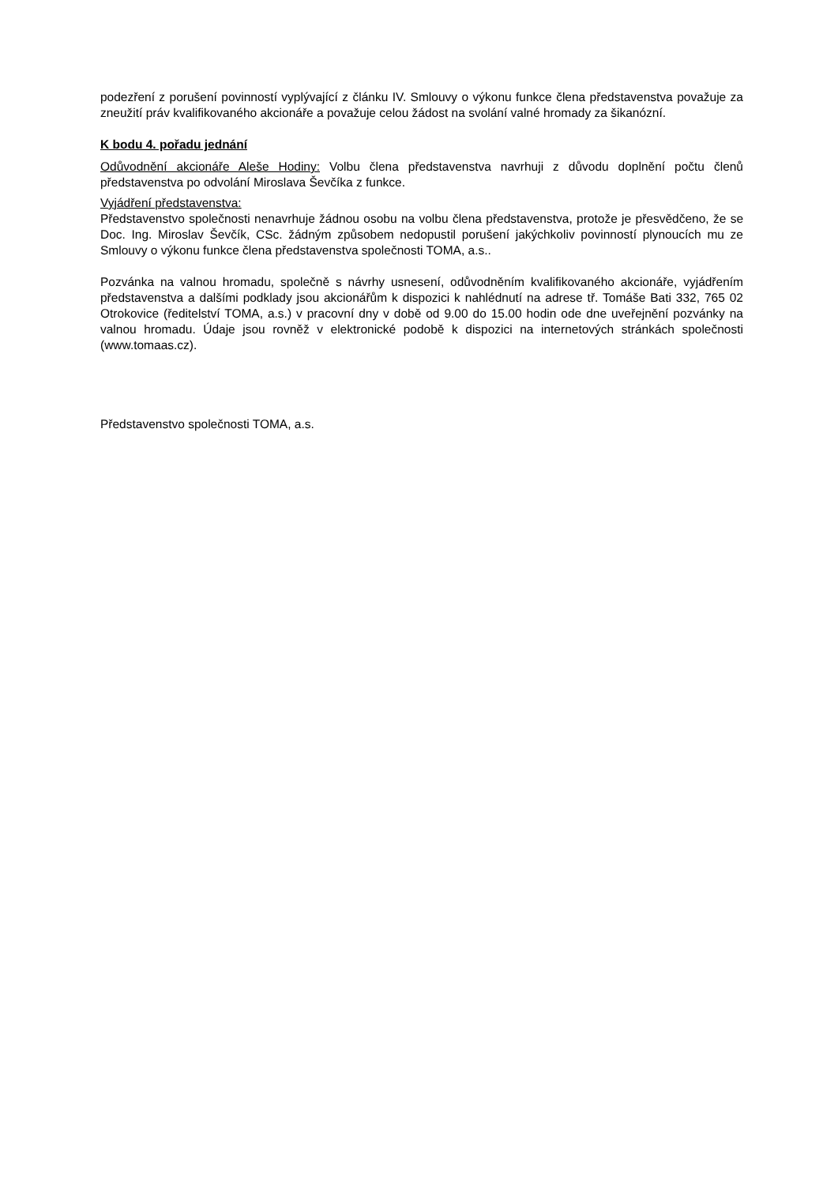podezření z porušení povinností vyplývající z článku IV. Smlouvy o výkonu funkce člena představenstva považuje za zneužití práv kvalifikovaného akcionáře a považuje celou žádost na svolání valné hromady za šikanózní.
K bodu 4. pořadu jednání
Odůvodnění akcionáře Aleše Hodiny: Volbu člena představenstva navrhuji z důvodu doplnění počtu členů představenstva po odvolání Miroslava Ševčíka z funkce.
Vyjádření představenstva:
Představenstvo společnosti nenavrhuje žádnou osobu na volbu člena představenstva, protože je přesvědčeno, že se Doc. Ing. Miroslav Ševčík, CSc. žádným způsobem nedopustil porušení jakýchkoliv povinností plynoucích mu ze Smlouvy o výkonu funkce člena představenstva společnosti TOMA, a.s..
Pozvánka na valnou hromadu, společně s návrhy usnesení, odůvodněním kvalifikovaného akcionáře, vyjádřením představenstva a dalšími podklady jsou akcionářům k dispozici k nahlédnutí na adrese tř. Tomáše Bati 332, 765 02 Otrokovice (ředitelství TOMA, a.s.) v pracovní dny v době od 9.00 do 15.00 hodin ode dne uveřejnění pozvánky na valnou hromadu. Údaje jsou rovněž v elektronické podobě k dispozici na internetových stránkách společnosti (www.tomaas.cz).
Představenstvo společnosti TOMA, a.s.